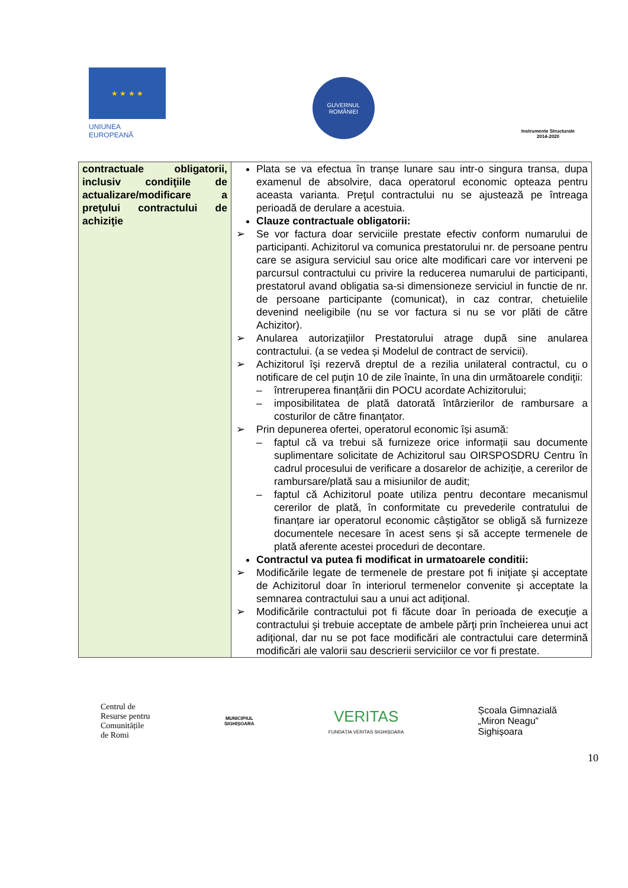★ ★ ★ ★
UNIUNEA EUROPEANĂ
GUVERNUL
ROMÂNIEI
Instrumente Structurale
2014-2020
| contractuale obligatorii, inclusiv condiţiile de actualizare/modificare a preţului contractului de achiziţie | Plata se va efectua în tranșe lunare sau intr-o singura transa, dupa examenul de absolvire, daca operatorul economic opteaza pentru aceasta varianta. Preţul contractului nu se ajustează pe întreaga perioadă de derulare a acestuia. Clauze contractuale obligatorii: ➢ Se vor factura doar serviciile prestate efectiv conform numarului de participanti. Achizitorul va comunica prestatorului nr. de persoane pentru care se asigura serviciul sau orice alte modificari care vor interveni pe parcursul contractului cu privire la reducerea numarului de participanti, prestatorul avand obligatia sa-si dimensioneze serviciul in functie de nr. de persoane participante (comunicat), in caz contrar, chetuielile devenind neeligibile (nu se vor factura si nu se vor plăti de către Achizitor). ➢ Anularea autorizaţiilor Prestatorului atrage după sine anularea contractului. (a se vedea și Modelul de contract de servicii). ➢ Achizitorul îşi rezervă dreptul de a rezilia unilateral contractul, cu o notificare de cel puţin 10 de zile înainte, în una din următoarele condiţii: – întreruperea finanțării din POCU acordate Achizitorului; – imposibilitatea de plată datorată întârzierilor de rambursare a costurilor de către finanţator. ➢ Prin depunerea ofertei, operatorul economic își asumă: – faptul că va trebui să furnizeze orice informații sau documente suplimentare solicitate de Achizitorul sau OIRSPOSDRU Centru în cadrul procesului de verificare a dosarelor de achiziție, a cererilor de rambursare/plată sau a misiunilor de audit; – faptul că Achizitorul poate utiliza pentru decontare mecanismul cererilor de plată, în conformitate cu prevederile contratului de finanțare iar operatorul economic câștigător se obligă să furnizeze documentele necesare în acest sens și să accepte termenele de plată aferente acestei proceduri de decontare. Contractul va putea fi modificat in urmatoarele conditii: ➢ Modificările legate de termenele de prestare pot fi iniţiate şi acceptate de Achizitorul doar în interiorul termenelor convenite şi acceptate la semnarea contractului sau a unui act adiţional. ➢ Modificările contractului pot fi făcute doar în perioada de execuţie a contractului şi trebuie acceptate de ambele părţi prin încheierea unui act adiţional, dar nu se pot face modificări ale contractului care determină modificări ale valorii sau descrierii serviciilor ce vor fi prestate. |
Centrul de
Resurse pentru
Comunitățile
de Romi
MUNICIPIUL
SIGHIȘOARA
VERITAS
FUNDAȚIA VERITAS SIGHIȘOARA
Școala Gimnazială
„Miron Neagu”
Sighișoara
10